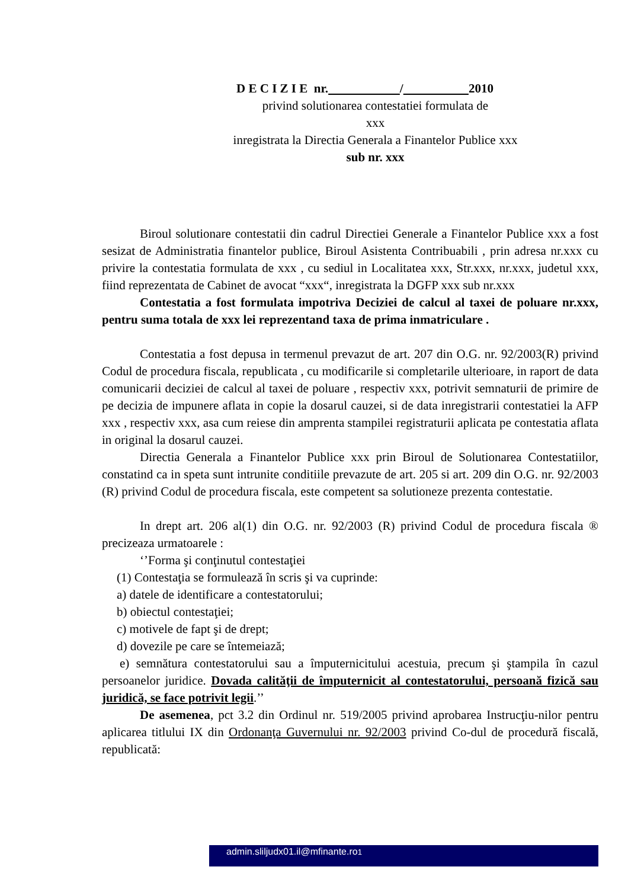D E C I Z I E nr. / 2010
privind solutionarea contestatiei formulata de
xxx
inregistrata la Directia Generala a Finantelor Publice xxx
sub nr. xxx
Biroul solutionare contestatii din cadrul Directiei Generale a Finantelor Publice xxx a fost sesizat de Administratia finantelor publice, Biroul Asistenta Contribuabili , prin adresa nr.xxx cu privire la contestatia formulata de xxx , cu sediul in Localitatea xxx, Str.xxx, nr.xxx, judetul xxx, fiind reprezentata de Cabinet de avocat “xxx“, inregistrata la DGFP xxx sub nr.xxx
Contestatia a fost formulata impotriva Deciziei de calcul al taxei de poluare nr.xxx, pentru suma totala de xxx lei reprezentand taxa de prima inmatriculare .
Contestatia a fost depusa in termenul prevazut de art. 207 din O.G. nr. 92/2003(R) privind Codul de procedura fiscala, republicata , cu modificarile si completarile ulterioare, in raport de data comunicarii deciziei de calcul al taxei de poluare , respectiv xxx, potrivit semnaturii de primire de pe decizia de impunere aflata in copie la dosarul cauzei, si de data inregistrarii contestatiei la AFP xxx , respectiv xxx, asa cum reiese din amprenta stampilei registraturii aplicata pe contestatia aflata in original la dosarul cauzei.
Directia Generala a Finantelor Publice xxx prin Biroul de Solutionarea Contestatiilor, constatind ca in speta sunt intrunite conditiile prevazute de art. 205 si art. 209 din O.G. nr. 92/2003 (R) privind Codul de procedura fiscala, este competent sa solutioneze prezenta contestatie.
In drept art. 206 al(1) din O.G. nr. 92/2003 (R) privind Codul de procedura fiscala ® precizeaza urmatoarele :
‘’Forma şi conţinutul contestaţiei
(1) Contestaţia se formulează în scris şi va cuprinde:
a) datele de identificare a contestatorului;
b) obiectul contestaţiei;
c) motivele de fapt şi de drept;
d) dovezile pe care se întemeiază;
e) semnătura contestatorului sau a împuternicitului acestuia, precum şi ştampila în cazul persoanelor juridice. Dovada calităţii de împuternicit al contestatorului, persoană fizică sau juridică, se face potrivit legii.’’
De asemenea, pct 3.2 din Ordinul nr. 519/2005 privind aprobarea Instrucţiu-nilor pentru aplicarea titlului IX din Ordonanţa Guvernului nr. 92/2003 privind Co-dul de procedură fiscală, republicată:
admin.sliljudx01.il@mfinante.ro1